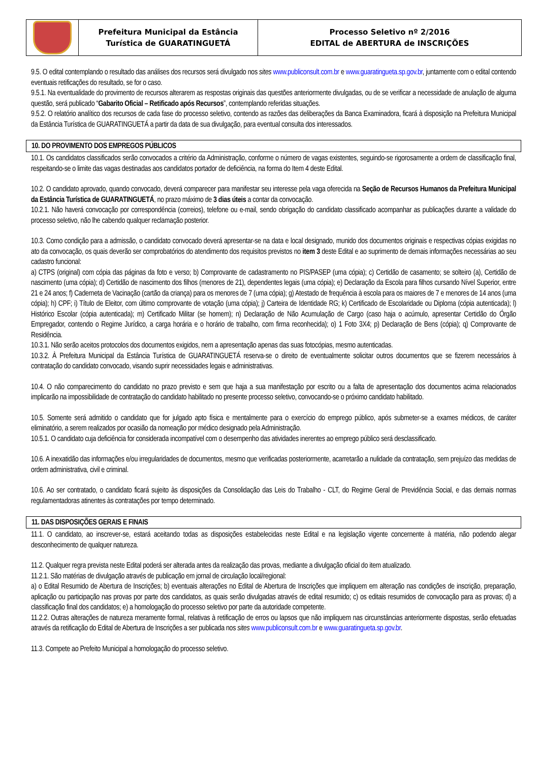| | Prefeitura Municipal da Estância Turística de GUARATINGUETÁ | Processo Seletivo nº 2/2016 EDITAL de ABERTURA de INSCRIÇÕES |
9.5. O edital contemplando o resultado das análises dos recursos será divulgado nos sites www.publiconsult.com.br e www.guaratingueta.sp.gov.br, juntamente com o edital contendo eventuais retificações do resultado, se for o caso.
9.5.1. Na eventualidade do provimento de recursos alterarem as respostas originais das questões anteriormente divulgadas, ou de se verificar a necessidade de anulação de alguma questão, será publicado “Gabarito Oficial – Retificado após Recursos”, contemplando referidas situações.
9.5.2. O relatório analítico dos recursos de cada fase do processo seletivo, contendo as razões das deliberações da Banca Examinadora, ficará à disposição na Prefeitura Municipal da Estância Turística de GUARATINGUETÁ a partir da data de sua divulgação, para eventual consulta dos interessados.
10. DO PROVIMENTO DOS EMPREGOS PÚBLICOS
10.1. Os candidatos classificados serão convocados a critério da Administração, conforme o número de vagas existentes, seguindo-se rigorosamente a ordem de classificação final, respeitando-se o limite das vagas destinadas aos candidatos portador de deficiência, na forma do Item 4 deste Edital.
10.2. O candidato aprovado, quando convocado, deverá comparecer para manifestar seu interesse pela vaga oferecida na Seção de Recursos Humanos da Prefeitura Municipal da Estância Turística de GUARATINGUETÁ, no prazo máximo de 3 dias úteis a contar da convocação.
10.2.1. Não haverá convocação por correspondência (correios), telefone ou e-mail, sendo obrigação do candidato classificado acompanhar as publicações durante a validade do processo seletivo, não lhe cabendo qualquer reclamação posterior.
10.3. Como condição para a admissão, o candidato convocado deverá apresentar-se na data e local designado, munido dos documentos originais e respectivas cópias exigidas no ato da convocação, os quais deverão ser comprobatórios do atendimento dos requisitos previstos no item 3 deste Edital e ao suprimento de demais informações necessárias ao seu cadastro funcional:
a) CTPS (original) com cópia das páginas da foto e verso; b) Comprovante de cadastramento no PIS/PASEP (uma cópia); c) Certidão de casamento; se solteiro (a), Certidão de nascimento (uma cópia); d) Certidão de nascimento dos filhos (menores de 21), dependentes legais (uma cópia); e) Declaração da Escola para filhos cursando Nível Superior, entre 21 e 24 anos; f) Caderneta de Vacinação (cartão da criança) para os menores de 7 (uma cópia); g) Atestado de frequência à escola para os maiores de 7 e menores de 14 anos (uma cópia); h) CPF; i) Título de Eleitor, com último comprovante de votação (uma cópia); j) Carteira de Identidade RG; k) Certificado de Escolaridade ou Diploma (cópia autenticada); l) Histórico Escolar (cópia autenticada); m) Certificado Militar (se homem); n) Declaração de Não Acumulação de Cargo (caso haja o acúmulo, apresentar Certidão do Órgão Empregador, contendo o Regime Jurídico, a carga horária e o horário de trabalho, com firma reconhecida); o) 1 Foto 3X4; p) Declaração de Bens (cópia); q) Comprovante de Residência.
10.3.1. Não serão aceitos protocolos dos documentos exigidos, nem a apresentação apenas das suas fotocópias, mesmo autenticadas.
10.3.2. À Prefeitura Municipal da Estância Turística de GUARATINGUETÁ reserva-se o direito de eventualmente solicitar outros documentos que se fizerem necessários à contratação do candidato convocado, visando suprir necessidades legais e administrativas.
10.4. O não comparecimento do candidato no prazo previsto e sem que haja a sua manifestação por escrito ou a falta de apresentação dos documentos acima relacionados implicarão na impossibilidade de contratação do candidato habilitado no presente processo seletivo, convocando-se o próximo candidato habilitado.
10.5. Somente será admitido o candidato que for julgado apto física e mentalmente para o exercício do emprego público, após submeter-se a exames médicos, de caráter eliminatório, a serem realizados por ocasião da nomeação por médico designado pela Administração.
10.5.1. O candidato cuja deficiência for considerada incompatível com o desempenho das atividades inerentes ao emprego público será desclassificado.
10.6. A inexatidão das informações e/ou irregularidades de documentos, mesmo que verificadas posteriormente, acarretarão a nulidade da contratação, sem prejuízo das medidas de ordem administrativa, civil e criminal.
10.6. Ao ser contratado, o candidato ficará sujeito às disposições da Consolidação das Leis do Trabalho - CLT, do Regime Geral de Previdência Social, e das demais normas regulamentadoras atinentes às contratações por tempo determinado.
11. DAS DISPOSIÇÕES GERAIS E FINAIS
11.1. O candidato, ao inscrever-se, estará aceitando todas as disposições estabelecidas neste Edital e na legislação vigente concernente à matéria, não podendo alegar desconhecimento de qualquer natureza.
11.2. Qualquer regra prevista neste Edital poderá ser alterada antes da realização das provas, mediante a divulgação oficial do item atualizado.
11.2.1. São matérias de divulgação através de publicação em jornal de circulação local/regional:
a) o Edital Resumido de Abertura de Inscrições; b) eventuais alterações no Edital de Abertura de Inscrições que impliquem em alteração nas condições de inscrição, preparação, aplicação ou participação nas provas por parte dos candidatos, as quais serão divulgadas através de edital resumido; c) os editais resumidos de convocação para as provas; d) a classificação final dos candidatos; e) a homologação do processo seletivo por parte da autoridade competente.
11.2.2. Outras alterações de natureza meramente formal, relativas à retificação de erros ou lapsos que não impliquem nas circunstâncias anteriormente dispostas, serão efetuadas através da retificação do Edital de Abertura de Inscrições a ser publicada nos sites www.publiconsult.com.br e www.guaratingueta.sp.gov.br.
11.3. Compete ao Prefeito Municipal a homologação do processo seletivo.